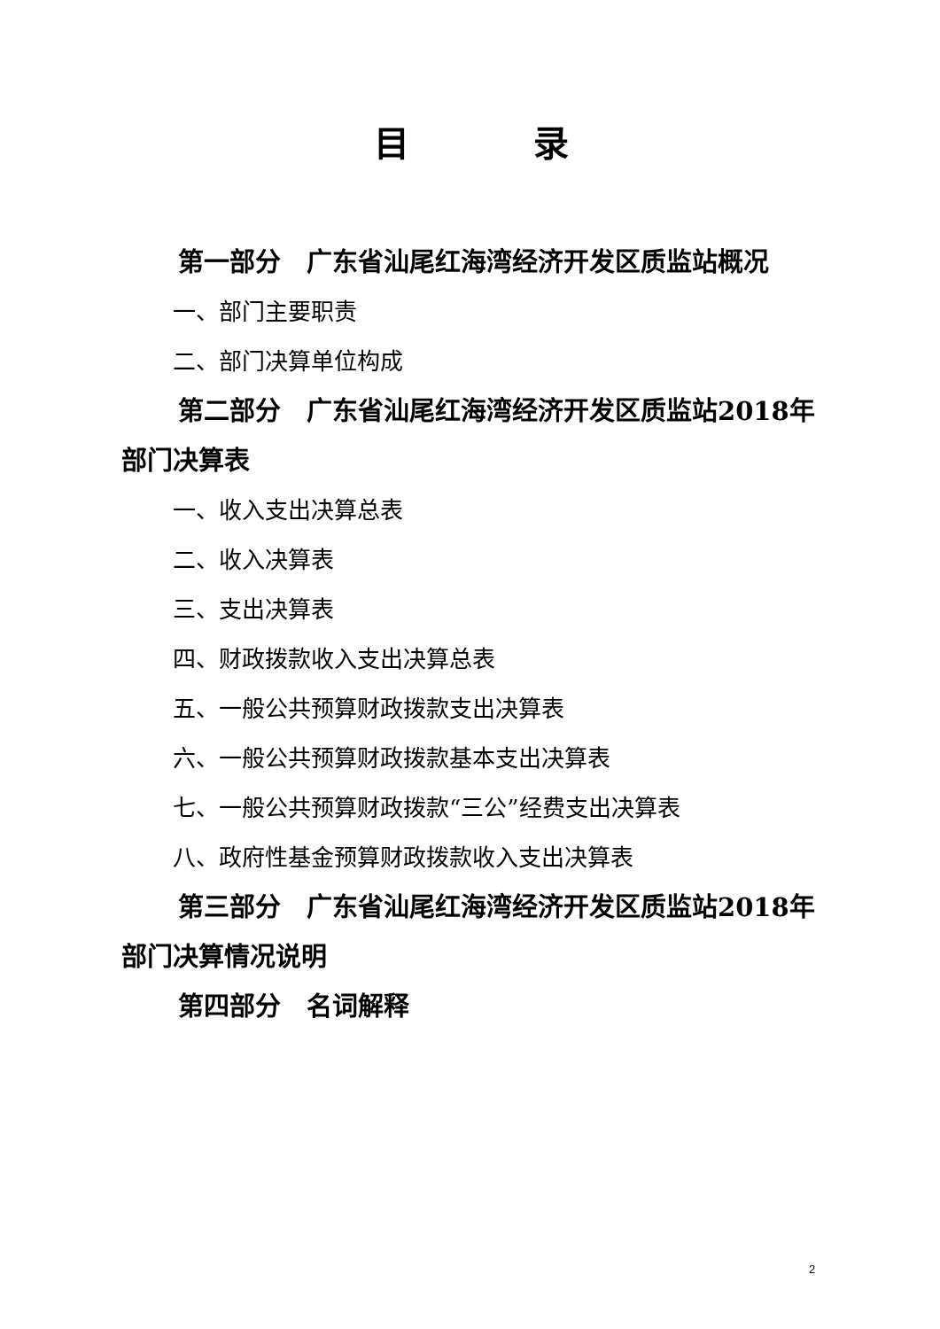目 录
第一部分　广东省汕尾红海湾经济开发区质监站概况
一、部门主要职责
二、部门决算单位构成
第二部分　广东省汕尾红海湾经济开发区质监站2018年部门决算表
一、收入支出决算总表
二、收入决算表
三、支出决算表
四、财政拨款收入支出决算总表
五、一般公共预算财政拨款支出决算表
六、一般公共预算财政拨款基本支出决算表
七、一般公共预算财政拨款“三公”经费支出决算表
八、政府性基金预算财政拨款收入支出决算表
第三部分　广东省汕尾红海湾经济开发区质监站2018年部门决算情况说明
第四部分　名词解释
2